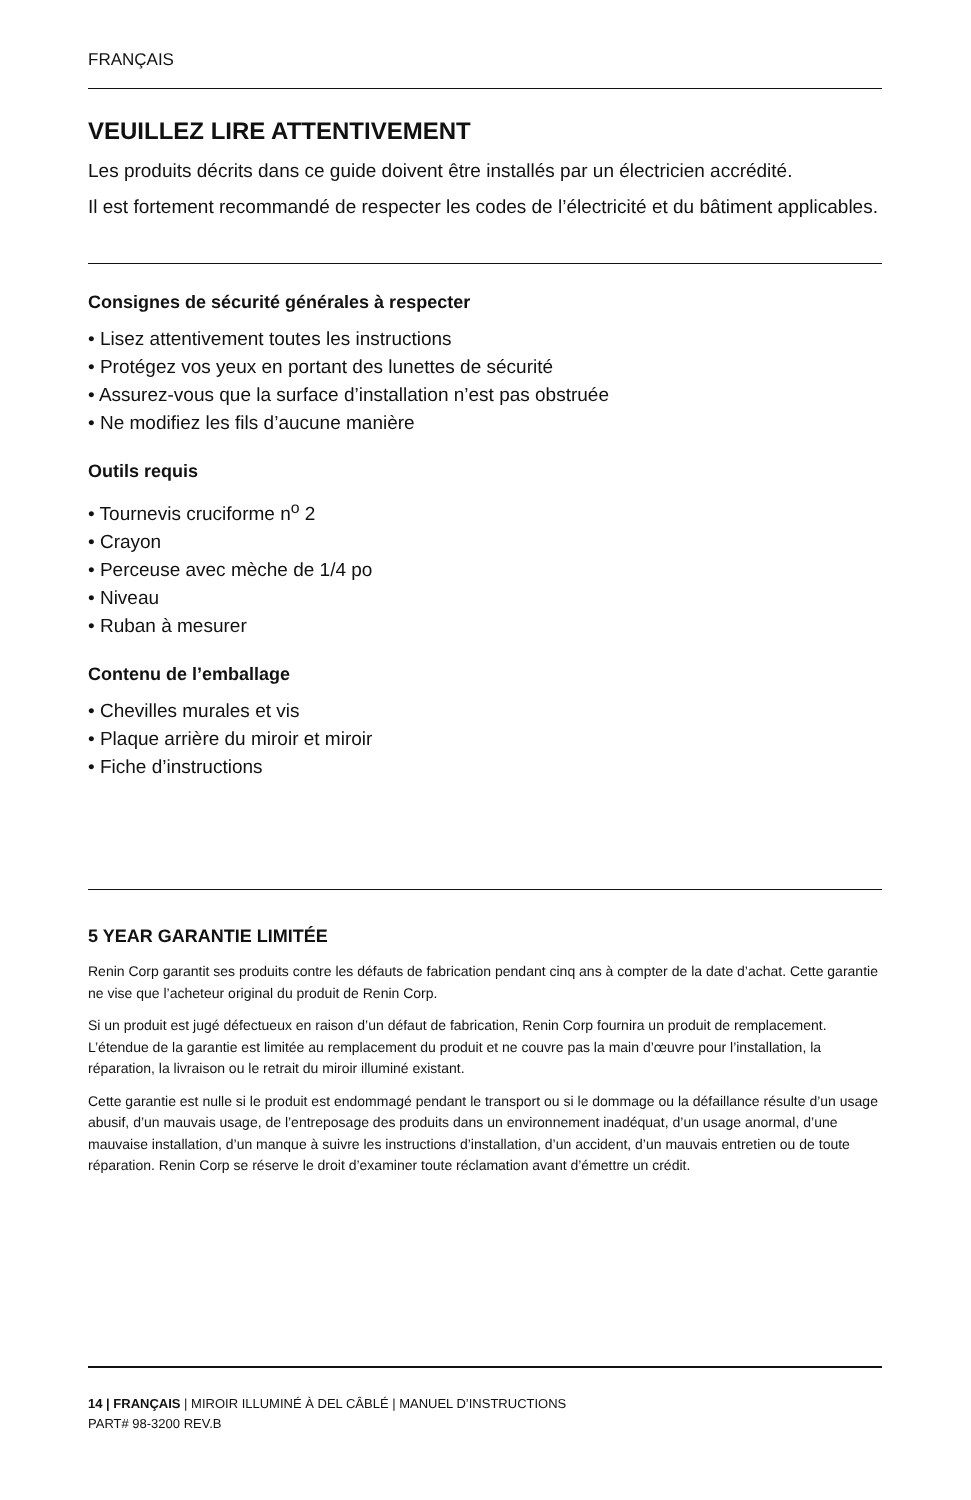FRANÇAIS
VEUILLEZ LIRE ATTENTIVEMENT
Les produits décrits dans ce guide doivent être installés par un électricien accrédité.
Il est fortement recommandé de respecter les codes de l’électricité et du bâtiment applicables.
Consignes de sécurité générales à respecter
• Lisez attentivement toutes les instructions
• Protégez vos yeux en portant des lunettes de sécurité
• Assurez-vous que la surface d’installation n’est pas obstruée
• Ne modifiez les fils d’aucune manière
Outils requis
• Tournevis cruciforme n<sup>o</sup> 2
• Crayon
• Perceuse avec mèche de 1/4 po
• Niveau
• Ruban à mesurer
Contenu de l’emballage
• Chevilles murales et vis
• Plaque arrière du miroir et miroir
• Fiche d’instructions
5 YEAR GARANTIE LIMITÉE
Renin Corp garantit ses produits contre les défauts de fabrication pendant cinq ans à compter de la date d’achat. Cette garantie ne vise que l’acheteur original du produit de Renin Corp.
Si un produit est jugé défectueux en raison d’un défaut de fabrication, Renin Corp fournira un produit de remplacement. L’étendue de la garantie est limitée au remplacement du produit et ne couvre pas la main d’œuvre pour l’installation, la réparation, la livraison ou le retrait du miroir illuminé existant.
Cette garantie est nulle si le produit est endommagé pendant le transport ou si le dommage ou la défaillance résulte d’un usage abusif, d’un mauvais usage, de l’entreposage des produits dans un environnement inadéquat, d’un usage anormal, d’une mauvaise installation, d’un manque à suivre les instructions d’installation, d’un accident, d’un mauvais entretien ou de toute réparation. Renin Corp se réserve le droit d’examiner toute réclamation avant d’émettre un crédit.
14 | FRANÇAIS | MIROIR ILLUMINÉ À DEL CÂBLÉ | MANUEL D’INSTRUCTIONS
PART# 98-3200 REV.B